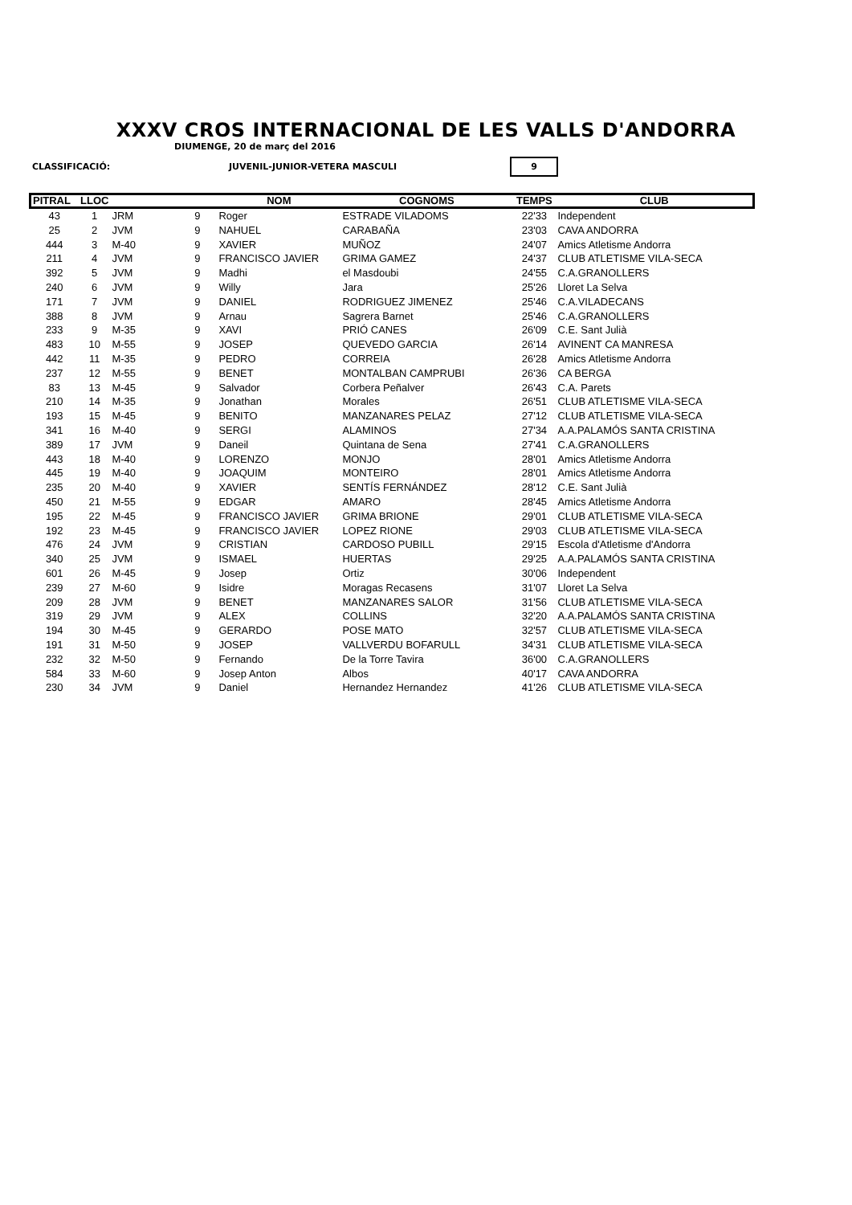XXXV CROS INTERNACIONAL DE LES VALLS D'ANDORRA
DIUMENGE, 20 de març del 2016
CLASSIFICACIÓ: JUVENIL-JUNIOR-VETERA MASCULI 9
| PITRAL | LLOC | | | NOM | COGNOMS | TEMPS | CLUB |
| --- | --- | --- | --- | --- | --- | --- | --- |
| 43 | 1 | JRM | 9 | Roger | ESTRADE VILADOMS | 22'33 | Independent |
| 25 | 2 | JVM | 9 | NAHUEL | CARABAÑA | 23'03 | CAVA ANDORRA |
| 444 | 3 | M-40 | 9 | XAVIER | MUÑOZ | 24'07 | Amics Atletisme Andorra |
| 211 | 4 | JVM | 9 | FRANCISCO JAVIER | GRIMA GAMEZ | 24'37 | CLUB ATLETISME VILA-SECA |
| 392 | 5 | JVM | 9 | Madhi | el Masdoubi | 24'55 | C.A.GRANOLLERS |
| 240 | 6 | JVM | 9 | Willy | Jara | 25'26 | Lloret La Selva |
| 171 | 7 | JVM | 9 | DANIEL | RODRIGUEZ JIMENEZ | 25'46 | C.A.VILADECANS |
| 388 | 8 | JVM | 9 | Arnau | Sagrera Barnet | 25'46 | C.A.GRANOLLERS |
| 233 | 9 | M-35 | 9 | XAVI | PRIÓ CANES | 26'09 | C.E. Sant Julià |
| 483 | 10 | M-55 | 9 | JOSEP | QUEVEDO GARCIA | 26'14 | AVINENT CA MANRESA |
| 442 | 11 | M-35 | 9 | PEDRO | CORREIA | 26'28 | Amics Atletisme Andorra |
| 237 | 12 | M-55 | 9 | BENET | MONTALBAN CAMPRUBI | 26'36 | CA BERGA |
| 83 | 13 | M-45 | 9 | Salvador | Corbera Peñalver | 26'43 | C.A. Parets |
| 210 | 14 | M-35 | 9 | Jonathan | Morales | 26'51 | CLUB ATLETISME VILA-SECA |
| 193 | 15 | M-45 | 9 | BENITO | MANZANARES PELAZ | 27'12 | CLUB ATLETISME VILA-SECA |
| 341 | 16 | M-40 | 9 | SERGI | ALAMINOS | 27'34 | A.A.PALAMÓS SANTA CRISTINA |
| 389 | 17 | JVM | 9 | Daneil | Quintana de Sena | 27'41 | C.A.GRANOLLERS |
| 443 | 18 | M-40 | 9 | LORENZO | MONJO | 28'01 | Amics Atletisme Andorra |
| 445 | 19 | M-40 | 9 | JOAQUIM | MONTEIRO | 28'01 | Amics Atletisme Andorra |
| 235 | 20 | M-40 | 9 | XAVIER | SENTÍS FERNÁNDEZ | 28'12 | C.E. Sant Julià |
| 450 | 21 | M-55 | 9 | EDGAR | AMARO | 28'45 | Amics Atletisme Andorra |
| 195 | 22 | M-45 | 9 | FRANCISCO JAVIER | GRIMA BRIONE | 29'01 | CLUB ATLETISME VILA-SECA |
| 192 | 23 | M-45 | 9 | FRANCISCO JAVIER | LOPEZ RIONE | 29'03 | CLUB ATLETISME VILA-SECA |
| 476 | 24 | JVM | 9 | CRISTIAN | CARDOSO PUBILL | 29'15 | Escola d'Atletisme d'Andorra |
| 340 | 25 | JVM | 9 | ISMAEL | HUERTAS | 29'25 | A.A.PALAMÓS SANTA CRISTINA |
| 601 | 26 | M-45 | 9 | Josep | Ortiz | 30'06 | Independent |
| 239 | 27 | M-60 | 9 | Isidre | Moragas Recasens | 31'07 | Lloret La Selva |
| 209 | 28 | JVM | 9 | BENET | MANZANARES SALOR | 31'56 | CLUB ATLETISME VILA-SECA |
| 319 | 29 | JVM | 9 | ALEX | COLLINS | 32'20 | A.A.PALAMÓS SANTA CRISTINA |
| 194 | 30 | M-45 | 9 | GERARDO | POSE MATO | 32'57 | CLUB ATLETISME VILA-SECA |
| 191 | 31 | M-50 | 9 | JOSEP | VALLVERDU BOFARULL | 34'31 | CLUB ATLETISME VILA-SECA |
| 232 | 32 | M-50 | 9 | Fernando | De la Torre Tavira | 36'00 | C.A.GRANOLLERS |
| 584 | 33 | M-60 | 9 | Josep Anton | Albos | 40'17 | CAVA ANDORRA |
| 230 | 34 | JVM | 9 | Daniel | Hernandez Hernandez | 41'26 | CLUB ATLETISME VILA-SECA |